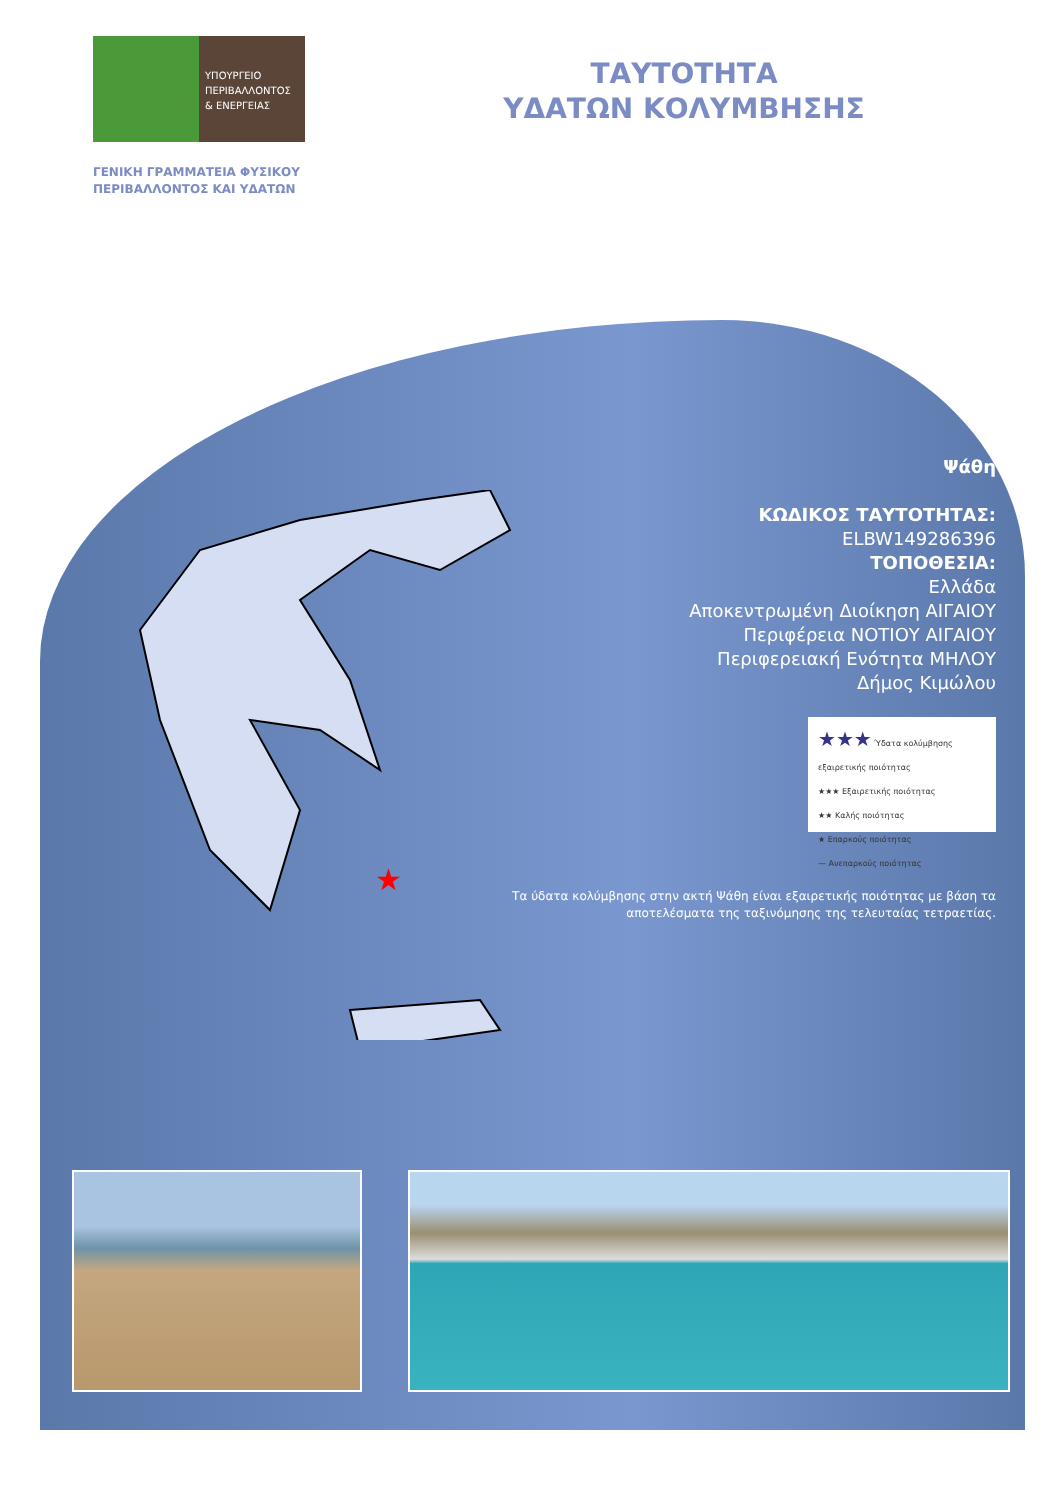ΥΠΟΥΡΓΕΙΟ
ΠΕΡΙΒΑΛΛΟΝΤΟΣ
& ΕΝΕΡΓΕΙΑΣ
ΓΕΝΙΚΗ ΓΡΑΜΜΑΤΕΙΑ ΦΥΣΙΚΟΥ
ΠΕΡΙΒΑΛΛΟΝΤΟΣ ΚΑΙ ΥΔΑΤΩΝ
ΤΑΥΤΟΤΗΤΑ
ΥΔΑΤΩΝ ΚΟΛΥΜΒΗΣΗΣ
★
Ψάθη
ΚΩΔΙΚΟΣ ΤΑΥΤΟΤΗΤΑΣ:
ELBW149286396
ΤΟΠΟΘΕΣΙΑ:
Ελλάδα
Αποκεντρωμένη Διοίκηση ΑΙΓΑΙΟΥ
Περιφέρεια ΝΟΤΙΟΥ ΑΙΓΑΙΟΥ
Περιφερειακή Ενότητα ΜΗΛΟΥ
Δήμος Κιμώλου
★★★ Ύδατα κολύμβησης εξαιρετικής ποιότητας
★★★ Εξαιρετικής ποιότητας
★★ Καλής ποιότητας
★ Επαρκούς ποιότητας
— Ανεπαρκούς ποιότητας
Τα ύδατα κολύμβησης στην ακτή Ψάθη είναι εξαιρετικής ποιότητας με βάση τα αποτελέσματα της ταξινόμησης της τελευταίας τετραετίας.